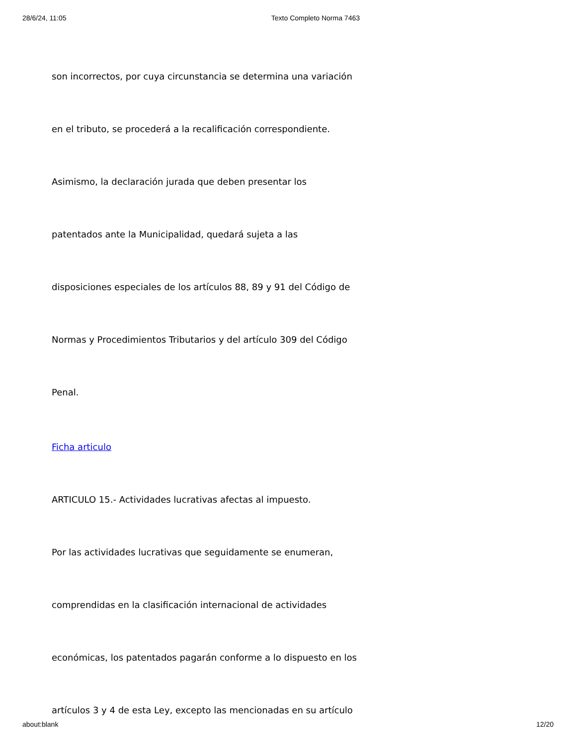28/6/24, 11:05 Texto Completo Norma 7463
son incorrectos, por cuya circunstancia se determina una variación
en el tributo, se procederá a la recalificación correspondiente.
Asimismo, la declaración jurada que deben presentar los
patentados ante la Municipalidad, quedará sujeta a las
disposiciones especiales de los artículos 88, 89 y 91 del Código de
Normas y Procedimientos Tributarios y del artículo 309 del Código
Penal.
Ficha articulo
ARTICULO 15.- Actividades lucrativas afectas al impuesto.
Por las actividades lucrativas que seguidamente se enumeran,
comprendidas en la clasificación internacional de actividades
económicas, los patentados pagarán conforme a lo dispuesto en los
artículos 3 y 4 de esta Ley, excepto las mencionadas en su artículo
about:blank 12/20